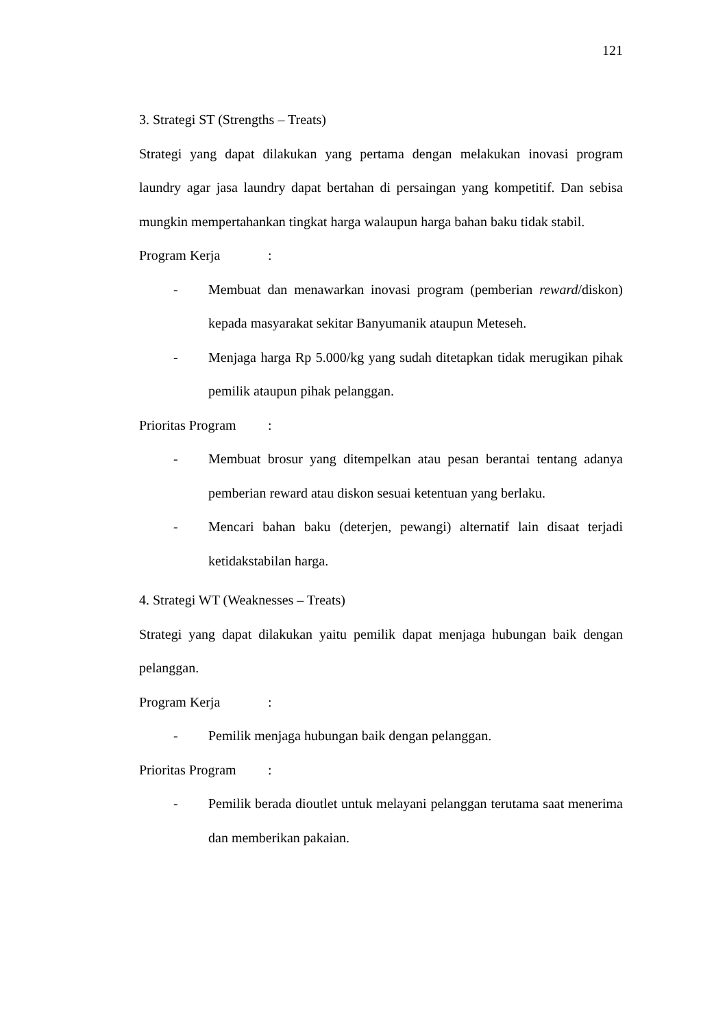121
3. Strategi ST (Strengths – Treats)
Strategi yang dapat dilakukan yang pertama dengan melakukan inovasi program laundry agar jasa laundry dapat bertahan di persaingan yang kompetitif. Dan sebisa mungkin mempertahankan tingkat harga walaupun harga bahan baku tidak stabil.
Program Kerja :
- Membuat dan menawarkan inovasi program (pemberian reward/diskon) kepada masyarakat sekitar Banyumanik ataupun Meteseh.
- Menjaga harga Rp 5.000/kg yang sudah ditetapkan tidak merugikan pihak pemilik ataupun pihak pelanggan.
Prioritas Program :
- Membuat brosur yang ditempelkan atau pesan berantai tentang adanya pemberian reward atau diskon sesuai ketentuan yang berlaku.
- Mencari bahan baku (deterjen, pewangi) alternatif lain disaat terjadi ketidakstabilan harga.
4. Strategi WT (Weaknesses – Treats)
Strategi yang dapat dilakukan yaitu pemilik dapat menjaga hubungan baik dengan pelanggan.
Program Kerja :
- Pemilik menjaga hubungan baik dengan pelanggan.
Prioritas Program :
- Pemilik berada dioutlet untuk melayani pelanggan terutama saat menerima dan memberikan pakaian.